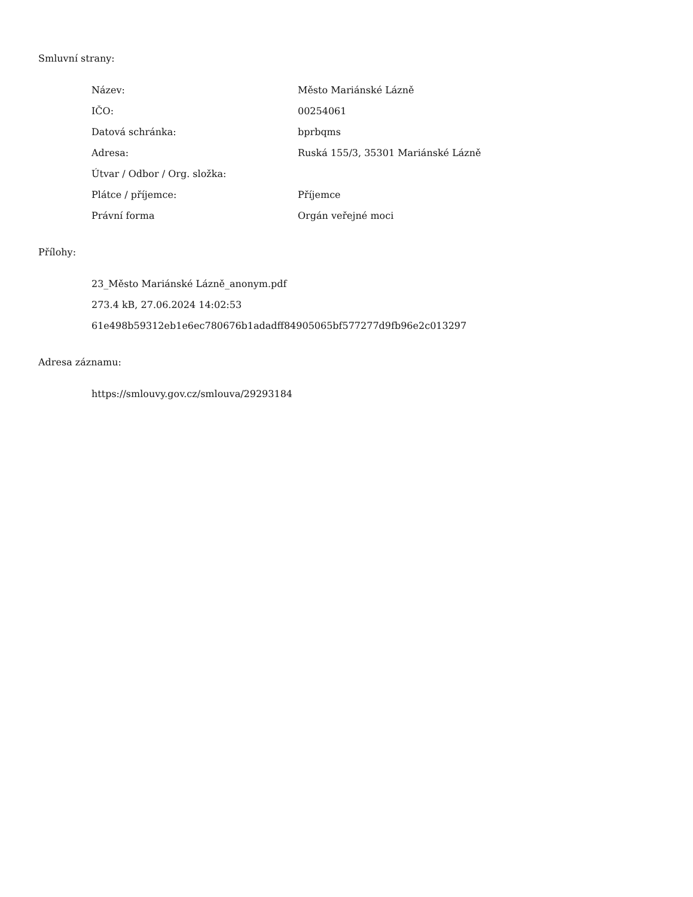Smluvní strany:
| Název: | Město Mariánské Lázně |
| IČO: | 00254061 |
| Datová schránka: | bprbqms |
| Adresa: | Ruská 155/3, 35301 Mariánské Lázně |
| Útvar / Odbor / Org. složka: | |
| Plátce / příjemce: | Příjemce |
| Právní forma | Orgán veřejné moci |
Přílohy:
23_Město Mariánské Lázně_anonym.pdf
273.4 kB, 27.06.2024 14:02:53
61e498b59312eb1e6ec780676b1adadff84905065bf577277d9fb96e2c013297
Adresa záznamu:
https://smlouvy.gov.cz/smlouva/29293184